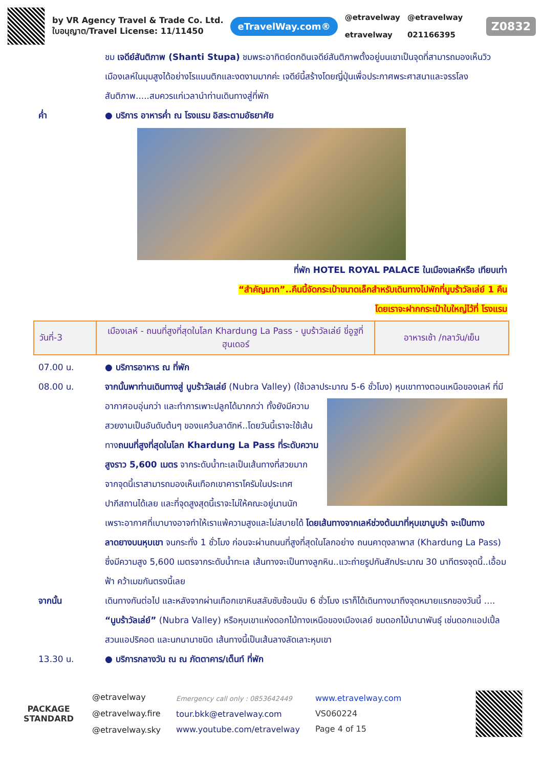by VR Agency Travel & Trade Co. Ltd.
ใบอนุญาต/Travel License: 11/11450
eTravelWay.com®
@etravelway
etravelway
@etravelway
021166395
Z0832
ชม เจดีย์สันติภาพ (Shanti Stupa) ชมพระอาทิตย์ตกดินเจดีย์สันติภาพตั้งอยู่บนเขาเป็นจุดที่สามารถมองเห็นวิวเมืองเลห์ในมุมสูงได้อย่างโรแมนติกและงดงามมากค่ะ เจดีย์นี้สร้างโดยญี่ปุ่นเพื่อประกาศพระศาสนาและจรรโลงสันติภาพ.....สมควรแก่เวลานำท่านเดินทางสู่ที่พัก
ค่ำ ● บริการ อาหารค่ำ ณ โรงแรม อิสระตามอัธยาศัย
ที่พัก HOTEL ROYAL PALACE ในเมืองเลห์หรือ เทียบเท่า
“สำคัญมาก”..คืนนี้จัดกระเป๋าขนาดเล็กสำหรับเดินทางไปพักที่นูบร้าวัลเล่ย์ 1 คืน
โดยเราจะฝากกระเป๋าใบใหญ่ไว้ที่ โรงแรม
| วันที่-3 | เมืองเลห์ - ถนนที่สูงที่สุดในโลก Khardung La Pass - นูบร้าวัลเล่ย์ ขี่อูฐที่ฮุนเดอร์ | อาหารเช้า /กลาวัน/เย็น |
07.00 น. ● บริการอาหาร ณ ที่พัก
08.00 น. จากนั้นพาท่านเดินทางสู่ นูบร้าวัลเล่ย์ (Nubra Valley) (ใช้เวลาประมาณ 5-6 ชั่วโมง) หุบเขาทางตอน
เหนือของเลห์ ที่มีอากาศอบอุ่นกว่า และทำการเพาะปลูกได้มากกว่า ทั้งยังมีความสวยงามเป็นอันดับต้นๆ ของแคว้นลาดักห์..โดยวันนี้เราจะใช้เส้นทางถนนที่สูงที่สุดในโลก Khardung La Pass ที่ระดับความสูงราว 5,600 เมตร จากระดับน้ำทะเลเป็นเส้นทางที่สวยมาก จากจุดนี้เราสามารถมองเห็นเทือกเขาคาราโครัมในประเทศปากีสถานได้เลย และที่จุดสูงสุดนี้เราจะไม่ให้คณะอยู่นานนัก เพราะอากาศที่เบาบางอาจทำให้เราแพ้ความสูงและไม่สบายได้ โดยเส้นทางจากเลห์ช่วงต้นมาที่หุบเขานูบร้า จะเป็นทางลาดยางบนหุบเขา จนกระทั่ง 1 ชั่วโมง ก่อนจะผ่านถนนที่สูงที่สุดในโลกอย่าง ถนนคาดุงลาพาส (Khardung La Pass) ซึ่งมีความสูง 5,600 เมตรจากระดับน้ำทะเล เส้นทางจะเป็นทางลูกหิน..แวะถ่ายรูปกันสักประมาณ 30 นาทีตรงจุดนี้..เอื้อมฟ้า คว้าเมฆกันตรงนี้เลย
จากนั้น เดินทางกันต่อไป และหลังจากผ่านเทือกเขาหินสลับซับซ้อนนับ 6 ชั่วโมง เราก็ได้เดินทางมาถึงจุดหมายแรกของวันนี้ .... “นูบร้าวัลเล่ย์” (Nubra Valley) หรือหุบเขาแห่งดอกไม้ทางเหนือของเมืองเลย์ ชมดอกไม้นานาพันธุ์ เช่นดอกแอปเปิ้ล สวนแอปริคอต และนกนานาชนิด เส้นทางนี้เป็นเส้นลางลัดเลาะหุบเขา
13.30 น. ● บริการกลางวัน ณ ณ ภัตตาคาร/เต็นท์ ที่พัก
PACKAGE
STANDARD
@etravelway
@etravelway.fire
@etravelway.sky
Emergency call only : 0853642449
tour.bkk@etravelway.com
www.youtube.com/etravelway
www.etravelway.com
VS060224
Page 4 of 15